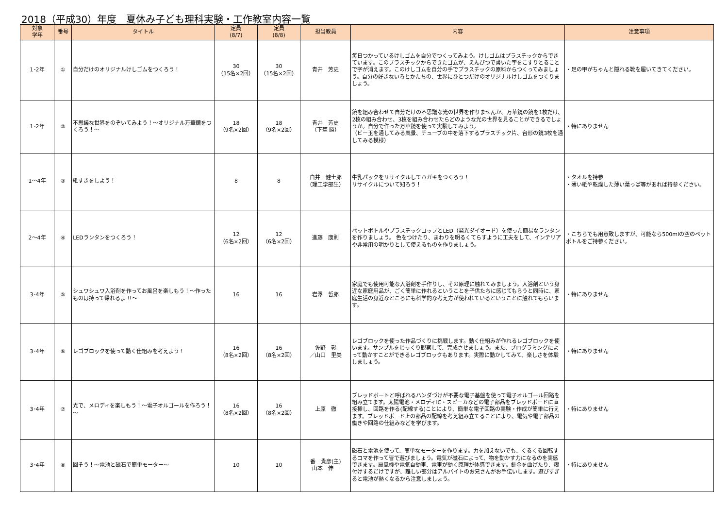2018（平成30）年度　夏休み子ども理科実験・工作教室内容一覧
| 対象 学年 | 番号 | タイトル | 定員 (8/7) | 定員 (8/8) | 担当教員 | 内容 | 注意事項 |
| --- | --- | --- | --- | --- | --- | --- | --- |
| 1･2年 | ① | 自分だけのオリジナルけしゴムをつくろう！ | 30 （15名×2回） | 30 （15名×2回） | 青井 芳史 | 毎日つかっているけしゴムを自分でつくってみよう。けしゴムはプラスチックからできています。このプラスチックからできたゴムが、えんぴつで書いた字をこすりとることで字が消えます。このけしゴムを自分の手でプラスチックの原料からつくってみましょう。自分の好きないろとかたちの、世界にひとつだけのオリジナルけしゴムをつくりましょう。 | ・足の甲がちゃんと隠れる靴を履いてきてください。 |
| 1･2年 | ② | 不思議な世界をのぞいてみよう！～オリジナル万華鏡をつくろう！～ | 18 （9名×2回） | 18 （9名×2回） | 青井 芳史 （下埜 勝） | 鏡を組み合わせて自分だけの不思議な光の世界を作りませんか。万華鏡の鏡を1枚だけ、2枚の組み合わせ、3枚を組み合わせたらどのような光の世界を見ることができるでしょうか。自分で作った万華鏡を使って実験してみよう。 （ビー玉を通してみる風景、チューブの中を落下するプラスチック片、台形の鏡3枚を通してみる模様） | ・特にありません |
| 1～4年 | ③ | 紙すきをしよう！ | 8 | 8 | 白井 健士郎 （理工学部生） | 牛乳パックをリサイクルしてハガキをつくろう！ リサイクルについて知ろう！ | ・タオルを持参 ・薄い紙や乾燥した薄い葉っぱ等があれば持参ください。 |
| 2～4年 | ④ | LEDランタンをつくろう！ | 12 （6名×2回） | 12 （6名×2回） | 進藤 康則 | ペットボトルやプラスチックコップとLED（発光ダイオード）を使った簡易なランタンを作りましょう。 色をつけたり、まわりを明るくてらすように工夫をして、インテリアや非常用の明かりとして使えるものを作りましょう。 | ・こちらでも用意致しますが、可能なら500mlの空のペットボトルをご持参ください。 |
| 3･4年 | ⑤ | シュワシュワ入浴剤を作ってお風呂を楽しもう！～作ったものは持って帰れるよ !!～ | 16 | 16 | 岩澤 哲郎 | 家庭でも使用可能な入浴剤を手作りし、その原理に触れてみましょう。入浴剤という身近な家庭用品が、ごく簡単に作れるということを子供たちに感じてもらうと同時に、家庭生活の身近なところにも科学的な考え方が使われているということに触れてもらいます。 | ・特にありません |
| 3･4年 | ⑥ | レゴブロックを使って動く仕組みを考えよう！ | 16 （8名×2回） | 16 （8名×2回） | 佐野 彰 ／山口 里美 | レゴブロックを使った作品づくりに挑戦します。動く仕組みが作れるレゴブロックを使います。サンプルをじっくり観察して、完成させましょう。また、プログラミングによって動かすことができるレゴブロックもあります。実際に動かしてみて、楽しさを体験しましょう。 | ・特にありません |
| 3･4年 | ⑦ | 光で、メロディを楽しもう！～電子オルゴールを作ろう！～ | 16 （8名×2回） | 16 （8名×2回） | 上原 徹 | ブレッドボートと呼ばれるハンダづけが不要な電子基盤を使って電子オルゴール回路を組み立てます。太陽電池・メロディIC・スピーカなどの電子部品をブレッドボードに直接挿し、回路を作る(配線する)ことにより、簡単な電子回路の実験・作成が簡単に行えます。ブレッドボード上の部品の配線を考え組み立てることにより、電気や電子部品の働きや回路の仕組みなどを学びます。 | ・特にありません |
| 3･4年 | ⑧ | 回そう！～電池と磁石で簡単モーター～ | 10 | 10 | 番 貴彦(主) 山本 伸一 | 磁石と電池を使って、簡単なモーターを作ります。力を加えないでも、くるくる回転するコマを作って皆で遊びましょう。電気が磁石によって、物を動かす力になるのを実感できます。扇風機や電気自動車、電車が動く原理が体感できます。針金を曲げたり、糊付けするだけですが、難しい部分はアルバイトのお兄さんがお手伝いします。遊びすぎると電池が熱くなるから注意しましょう。 | ・特にありません |